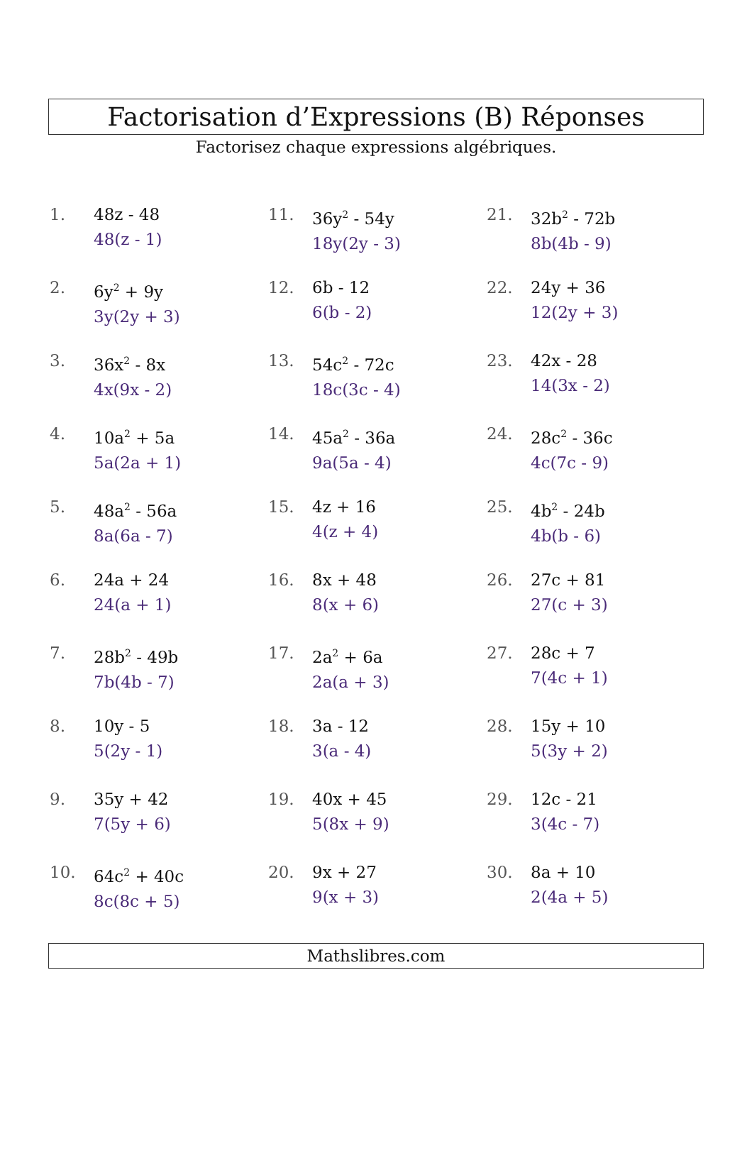Factorisation d’Expressions (B) Réponses
Factorisez chaque expressions algébriques.
1. 48z - 48
48(z - 1)
2. 6y<sup>2</sup> + 9y
3y(2y + 3)
3. 36x<sup>2</sup> - 8x
4x(9x - 2)
4. 10a<sup>2</sup> + 5a
5a(2a + 1)
5. 48a<sup>2</sup> - 56a
8a(6a - 7)
6. 24a + 24
24(a + 1)
7. 28b<sup>2</sup> - 49b
7b(4b - 7)
8. 10y - 5
5(2y - 1)
9. 35y + 42
7(5y + 6)
10. 64c<sup>2</sup> + 40c
8c(8c + 5)
11. 36y<sup>2</sup> - 54y
18y(2y - 3)
12. 6b - 12
6(b - 2)
13. 54c<sup>2</sup> - 72c
18c(3c - 4)
14. 45a<sup>2</sup> - 36a
9a(5a - 4)
15. 4z + 16
4(z + 4)
16. 8x + 48
8(x + 6)
17. 2a<sup>2</sup> + 6a
2a(a + 3)
18. 3a - 12
3(a - 4)
19. 40x + 45
5(8x + 9)
20. 9x + 27
9(x + 3)
21. 32b<sup>2</sup> - 72b
8b(4b - 9)
22. 24y + 36
12(2y + 3)
23. 42x - 28
14(3x - 2)
24. 28c<sup>2</sup> - 36c
4c(7c - 9)
25. 4b<sup>2</sup> - 24b
4b(b - 6)
26. 27c + 81
27(c + 3)
27. 28c + 7
7(4c + 1)
28. 15y + 10
5(3y + 2)
29. 12c - 21
3(4c - 7)
30. 8a + 10
2(4a + 5)
Mathslibres.com